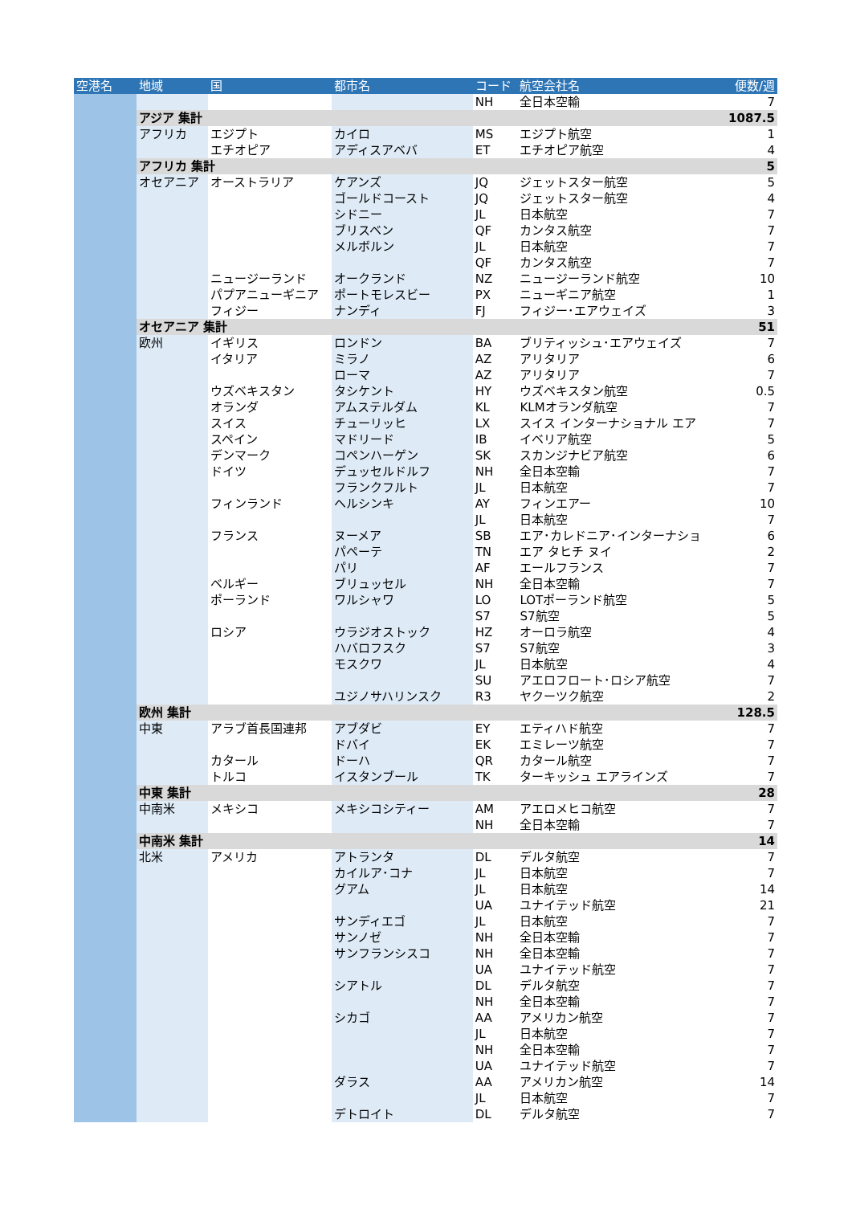| 空港名 | 地域 | 国 | 都市名 | コード | 航空会社名 | 便数/週 |
| --- | --- | --- | --- | --- | --- | --- |
| | | | | NH | 全日本空輸 | 7 |
| | アジア 集計 | | | | | 1087.5 |
| | アフリカ | エジプト | カイロ | MS | エジプト航空 | 1 |
| | | エチオピア | アディスアベバ | ET | エチオピア航空 | 4 |
| | アフリカ 集計 | | | | | 5 |
| | オセアニア | オーストラリア | ケアンズ | JQ | ジェットスター航空 | 5 |
| | | | ゴールドコースト | JQ | ジェットスター航空 | 4 |
| | | | シドニー | JL | 日本航空 | 7 |
| | | | ブリスベン | QF | カンタス航空 | 7 |
| | | | メルボルン | JL | 日本航空 | 7 |
| | | | | QF | カンタス航空 | 7 |
| | | ニュージーランド | オークランド | NZ | ニュージーランド航空 | 10 |
| | | パプアニューギニア | ポートモレスビー | PX | ニューギニア航空 | 1 |
| | | フィジー | ナンディ | FJ | フィジー･エアウェイズ | 3 |
| | オセアニア 集計 | | | | | 51 |
| | 欧州 | イギリス | ロンドン | BA | ブリティッシュ･エアウェイズ | 7 |
| | | イタリア | ミラノ | AZ | アリタリア | 6 |
| | | | ローマ | AZ | アリタリア | 7 |
| | | ウズベキスタン | タシケント | HY | ウズベキスタン航空 | 0.5 |
| | | オランダ | アムステルダム | KL | KLMオランダ航空 | 7 |
| | | スイス | チューリッヒ | LX | スイス インターナショナル エア | 7 |
| | | スペイン | マドリード | IB | イベリア航空 | 5 |
| | | デンマーク | コペンハーゲン | SK | スカンジナビア航空 | 6 |
| | | ドイツ | デュッセルドルフ | NH | 全日本空輸 | 7 |
| | | | フランクフルト | JL | 日本航空 | 7 |
| | | フィンランド | ヘルシンキ | AY | フィンエアー | 10 |
| | | | | JL | 日本航空 | 7 |
| | | フランス | ヌーメア | SB | エア･カレドニア･インターナショ | 6 |
| | | | パペーテ | TN | エア タヒチ ヌイ | 2 |
| | | | パリ | AF | エールフランス | 7 |
| | | ベルギー | ブリュッセル | NH | 全日本空輸 | 7 |
| | | ポーランド | ワルシャワ | LO | LOTポーランド航空 | 5 |
| | | | | S7 | S7航空 | 5 |
| | | ロシア | ウラジオストック | HZ | オーロラ航空 | 4 |
| | | | ハバロフスク | S7 | S7航空 | 3 |
| | | | モスクワ | JL | 日本航空 | 4 |
| | | | | SU | アエロフロート･ロシア航空 | 7 |
| | | | ユジノサハリンスク | R3 | ヤクーツク航空 | 2 |
| | 欧州 集計 | | | | | 128.5 |
| | 中東 | アラブ首長国連邦 | アブダビ | EY | エティハド航空 | 7 |
| | | | ドバイ | EK | エミレーツ航空 | 7 |
| | | カタール | ドーハ | QR | カタール航空 | 7 |
| | | トルコ | イスタンブール | TK | ターキッシュ エアラインズ | 7 |
| | 中東 集計 | | | | | 28 |
| | 中南米 | メキシコ | メキシコシティー | AM | アエロメヒコ航空 | 7 |
| | | | | NH | 全日本空輸 | 7 |
| | 中南米 集計 | | | | | 14 |
| | 北米 | アメリカ | アトランタ | DL | デルタ航空 | 7 |
| | | | カイルア･コナ | JL | 日本航空 | 7 |
| | | | グアム | JL | 日本航空 | 14 |
| | | | | UA | ユナイテッド航空 | 21 |
| | | | サンディエゴ | JL | 日本航空 | 7 |
| | | | サンノゼ | NH | 全日本空輸 | 7 |
| | | | サンフランシスコ | NH | 全日本空輸 | 7 |
| | | | | UA | ユナイテッド航空 | 7 |
| | | | シアトル | DL | デルタ航空 | 7 |
| | | | | NH | 全日本空輸 | 7 |
| | | | シカゴ | AA | アメリカン航空 | 7 |
| | | | | JL | 日本航空 | 7 |
| | | | | NH | 全日本空輸 | 7 |
| | | | | UA | ユナイテッド航空 | 7 |
| | | | ダラス | AA | アメリカン航空 | 14 |
| | | | | JL | 日本航空 | 7 |
| | | | デトロイト | DL | デルタ航空 | 7 |